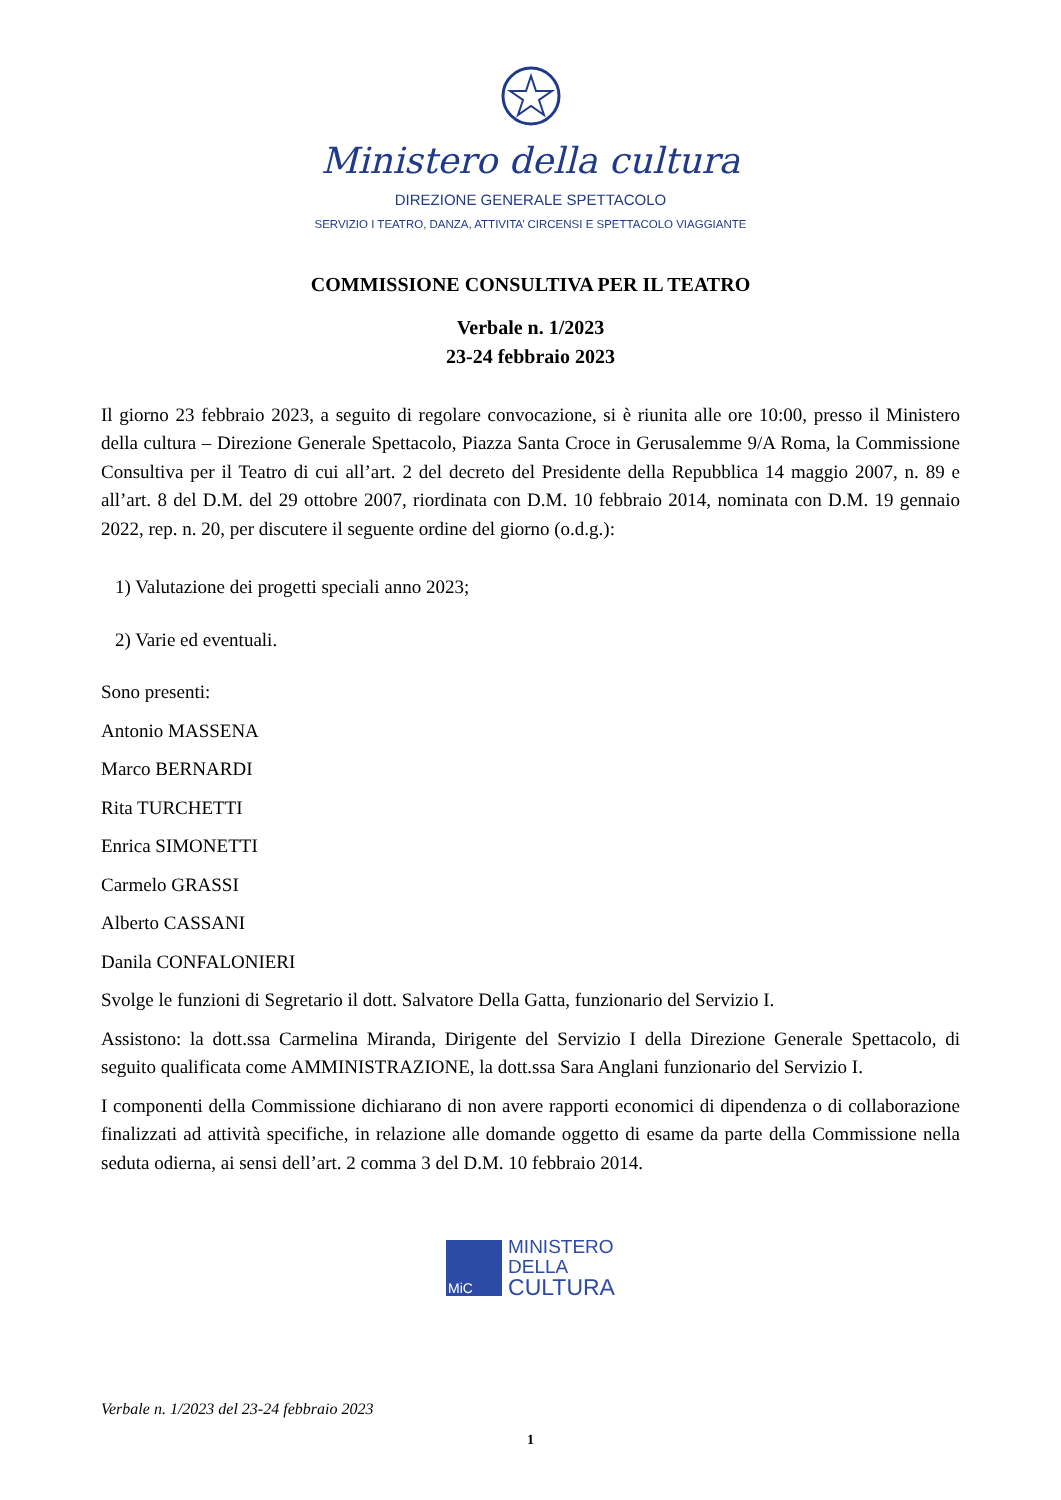Ministero della cultura
DIREZIONE GENERALE SPETTACOLO
SERVIZIO I TEATRO, DANZA, ATTIVITA’ CIRCENSI E SPETTACOLO VIAGGIANTE
COMMISSIONE CONSULTIVA PER IL TEATRO
Verbale n. 1/2023
23-24 febbraio 2023
Il giorno 23 febbraio 2023, a seguito di regolare convocazione, si è riunita alle ore 10:00, presso il Ministero della cultura – Direzione Generale Spettacolo, Piazza Santa Croce in Gerusalemme 9/A Roma, la Commissione Consultiva per il Teatro di cui all’art. 2 del decreto del Presidente della Repubblica 14 maggio 2007, n. 89 e all’art. 8 del D.M. del 29 ottobre 2007, riordinata con D.M. 10 febbraio 2014, nominata con D.M. 19 gennaio 2022, rep. n. 20, per discutere il seguente ordine del giorno (o.d.g.):
1) Valutazione dei progetti speciali anno 2023;
2) Varie ed eventuali.
Sono presenti:
Antonio MASSENA
Marco BERNARDI
Rita TURCHETTI
Enrica SIMONETTI
Carmelo GRASSI
Alberto CASSANI
Danila CONFALONIERI
Svolge le funzioni di Segretario il dott. Salvatore Della Gatta, funzionario del Servizio I.
Assistono: la dott.ssa Carmelina Miranda, Dirigente del Servizio I della Direzione Generale Spettacolo, di seguito qualificata come AMMINISTRAZIONE, la dott.ssa Sara Anglani funzionario del Servizio I.
I componenti della Commissione dichiarano di non avere rapporti economici di dipendenza o di collaborazione finalizzati ad attività specifiche, in relazione alle domande oggetto di esame da parte della Commissione nella seduta odierna, ai sensi dell’art. 2 comma 3 del D.M. 10 febbraio 2014.
MiC
MINISTERO
DELLA
CULTURA
Verbale n. 1/2023 del 23-24 febbraio 2023
1